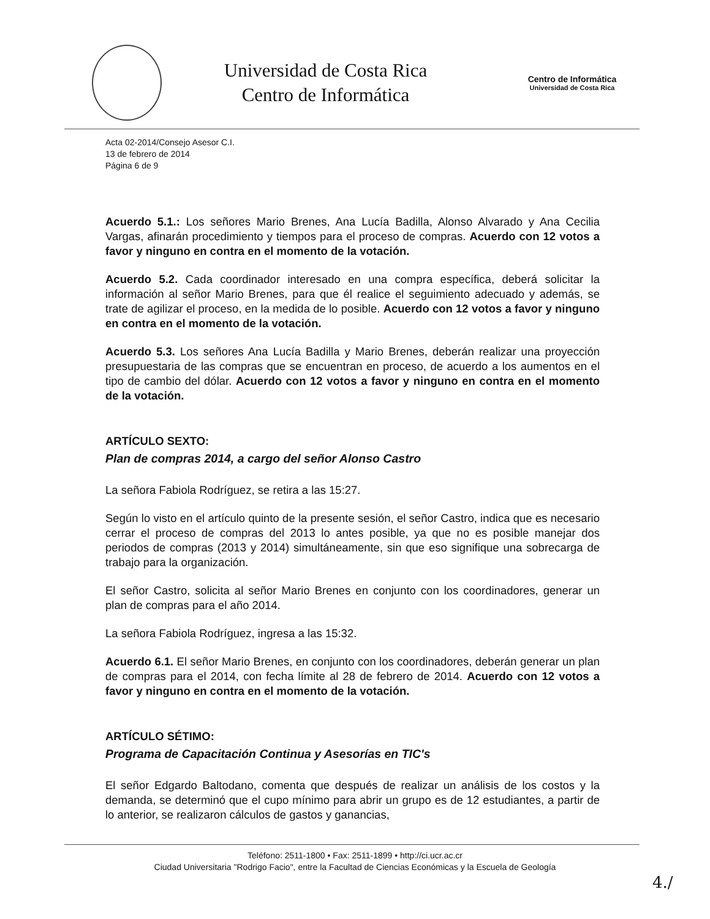Universidad de Costa Rica
Centro de Informática
Centro de Informática
Universidad de Costa Rica
Acta 02-2014/Consejo Asesor C.I.
13 de febrero de 2014
Página 6 de 9
Acuerdo 5.1.: Los señores Mario Brenes, Ana Lucía Badilla, Alonso Alvarado y Ana Cecilia Vargas, afinarán procedimiento y tiempos para el proceso de compras. Acuerdo con 12 votos a favor y ninguno en contra en el momento de la votación.
Acuerdo 5.2. Cada coordinador interesado en una compra específica, deberá solicitar la información al señor Mario Brenes, para que él realice el seguimiento adecuado y además, se trate de agilizar el proceso, en la medida de lo posible. Acuerdo con 12 votos a favor y ninguno en contra en el momento de la votación.
Acuerdo 5.3. Los señores Ana Lucía Badilla y Mario Brenes, deberán realizar una proyección presupuestaria de las compras que se encuentran en proceso, de acuerdo a los aumentos en el tipo de cambio del dólar. Acuerdo con 12 votos a favor y ninguno en contra en el momento de la votación.
ARTÍCULO SEXTO:
Plan de compras 2014, a cargo del señor Alonso Castro
La señora Fabiola Rodríguez, se retira a las 15:27.
Según lo visto en el artículo quinto de la presente sesión, el señor Castro, indica que es necesario cerrar el proceso de compras del 2013 lo antes posible, ya que no es posible manejar dos periodos de compras (2013 y 2014) simultáneamente, sin que eso signifique una sobrecarga de trabajo para la organización.
El señor Castro, solicita al señor Mario Brenes en conjunto con los coordinadores, generar un plan de compras para el año 2014.
La señora Fabiola Rodríguez, ingresa a las 15:32.
Acuerdo 6.1. El señor Mario Brenes, en conjunto con los coordinadores, deberán generar un plan de compras para el 2014, con fecha límite al 28 de febrero de 2014. Acuerdo con 12 votos a favor y ninguno en contra en el momento de la votación.
ARTÍCULO SÉTIMO:
Programa de Capacitación Continua y Asesorías en TIC's
El señor Edgardo Baltodano, comenta que después de realizar un análisis de los costos y la demanda, se determinó que el cupo mínimo para abrir un grupo es de 12 estudiantes, a partir de lo anterior, se realizaron cálculos de gastos y ganancias,
Teléfono: 2511-1800 • Fax: 2511-1899 • http://ci.ucr.ac.cr
Ciudad Universitaria "Rodrigo Facio", entre la Facultad de Ciencias Económicas y la Escuela de Geología
4./